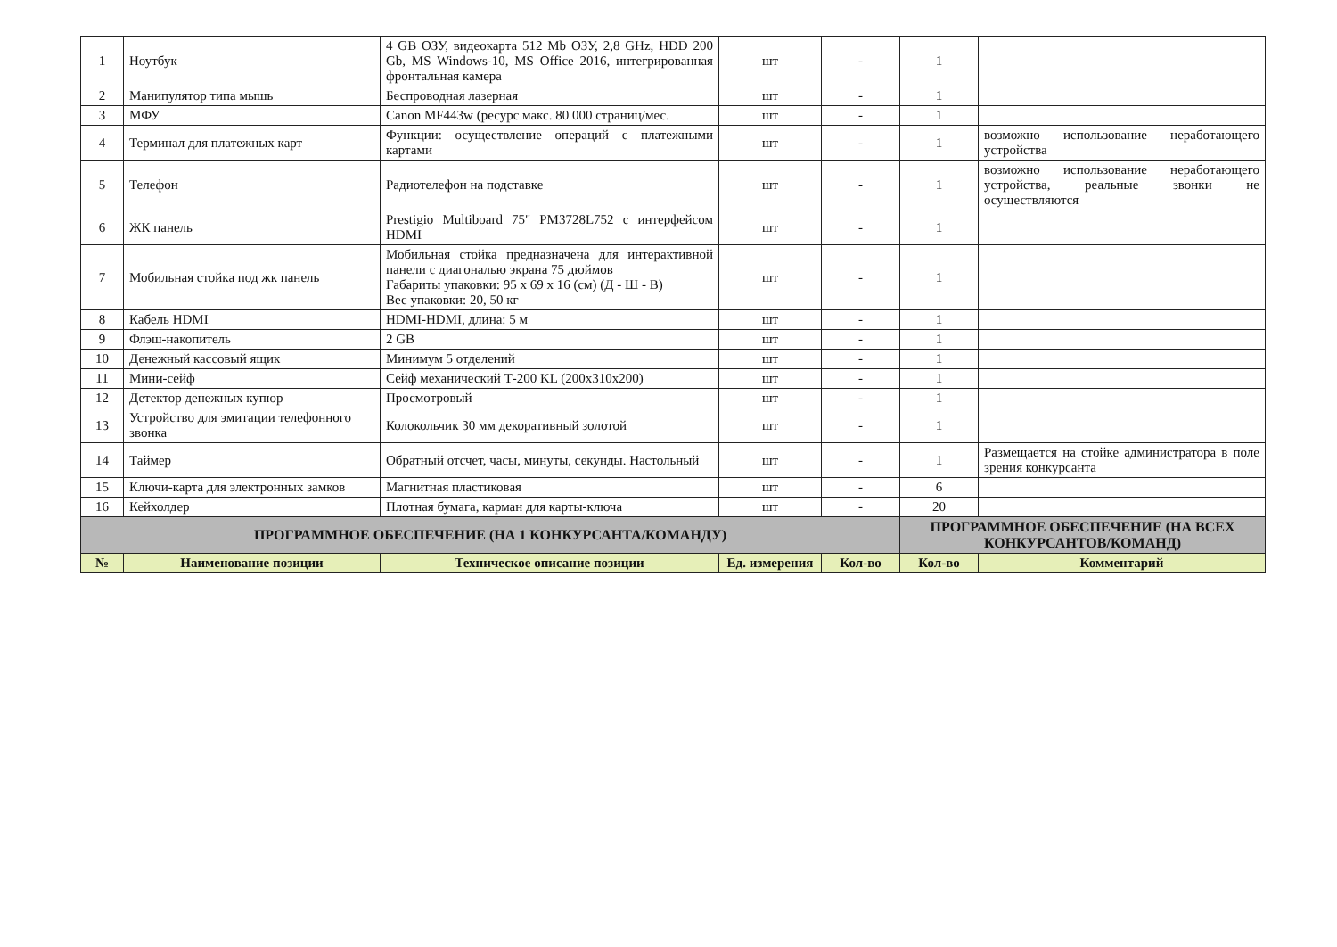| 1 | Ноутбук | 4 GB ОЗУ, видеокарта 512 Mb ОЗУ, 2,8 GHz, HDD 200 Gb, MS Windows-10, MS Office 2016, интегрированная фронтальная камера | шт | - | 1 | |
| 2 | Манипулятор типа мышь | Беспроводная лазерная | шт | - | 1 | |
| 3 | МФУ | Canon MF443w (ресурс макс. 80 000 страниц/мес. | шт | - | 1 | |
| 4 | Терминал для платежных карт | Функции: осуществление операций с платежными картами | шт | - | 1 | возможно использование неработающего устройства |
| 5 | Телефон | Радиотелефон на подставке | шт | - | 1 | возможно использование неработающего устройства, реальные звонки не осуществляются |
| 6 | ЖК панель | Prestigio Multiboard 75" PM3728L752 с интерфейсом HDMI | шт | - | 1 | |
| 7 | Мобильная стойка под жк панель | Мобильная стойка предназначена для интерактивной панели с диагональю экрана 75 дюймов Габариты упаковки: 95 х 69 х 16 (см) (Д - Ш - В) Вес упаковки: 20, 50 кг | шт | - | 1 | |
| 8 | Кабель HDMI | HDMI-HDMI, длина: 5 м | шт | - | 1 | |
| 9 | Флэш-накопитель | 2 GB | шт | - | 1 | |
| 10 | Денежный кассовый ящик | Минимум 5 отделений | шт | - | 1 | |
| 11 | Мини-сейф | Сейф механический Т-200 KL (200x310x200) | шт | - | 1 | |
| 12 | Детектор денежных купюр | Просмотровый | шт | - | 1 | |
| 13 | Устройство для эмитации телефонного звонка | Колокольчик 30 мм декоративный золотой | шт | - | 1 | |
| 14 | Таймер | Обратный отсчет, часы, минуты, секунды. Настольный | шт | - | 1 | Размещается на стойке администратора в поле зрения конкурсанта |
| 15 | Ключи-карта для электронных замков | Магнитная пластиковая | шт | - | 6 | |
| 16 | Кейхолдер | Плотная бумага, карман для карты-ключа | шт | - | 20 | |
| ПРОГРАММНОЕ ОБЕСПЕЧЕНИЕ (НА 1 КОНКУРСАНТА/КОМАНДУ) | | | | | ПРОГРАММНОЕ ОБЕСПЕЧЕНИЕ (НА ВСЕХ КОНКУРСАНТОВ/КОМАНД) | |
| № | Наименование позиции | Техническое описание позиции | Ед. измерения | Кол-во | Кол-во | Комментарий |